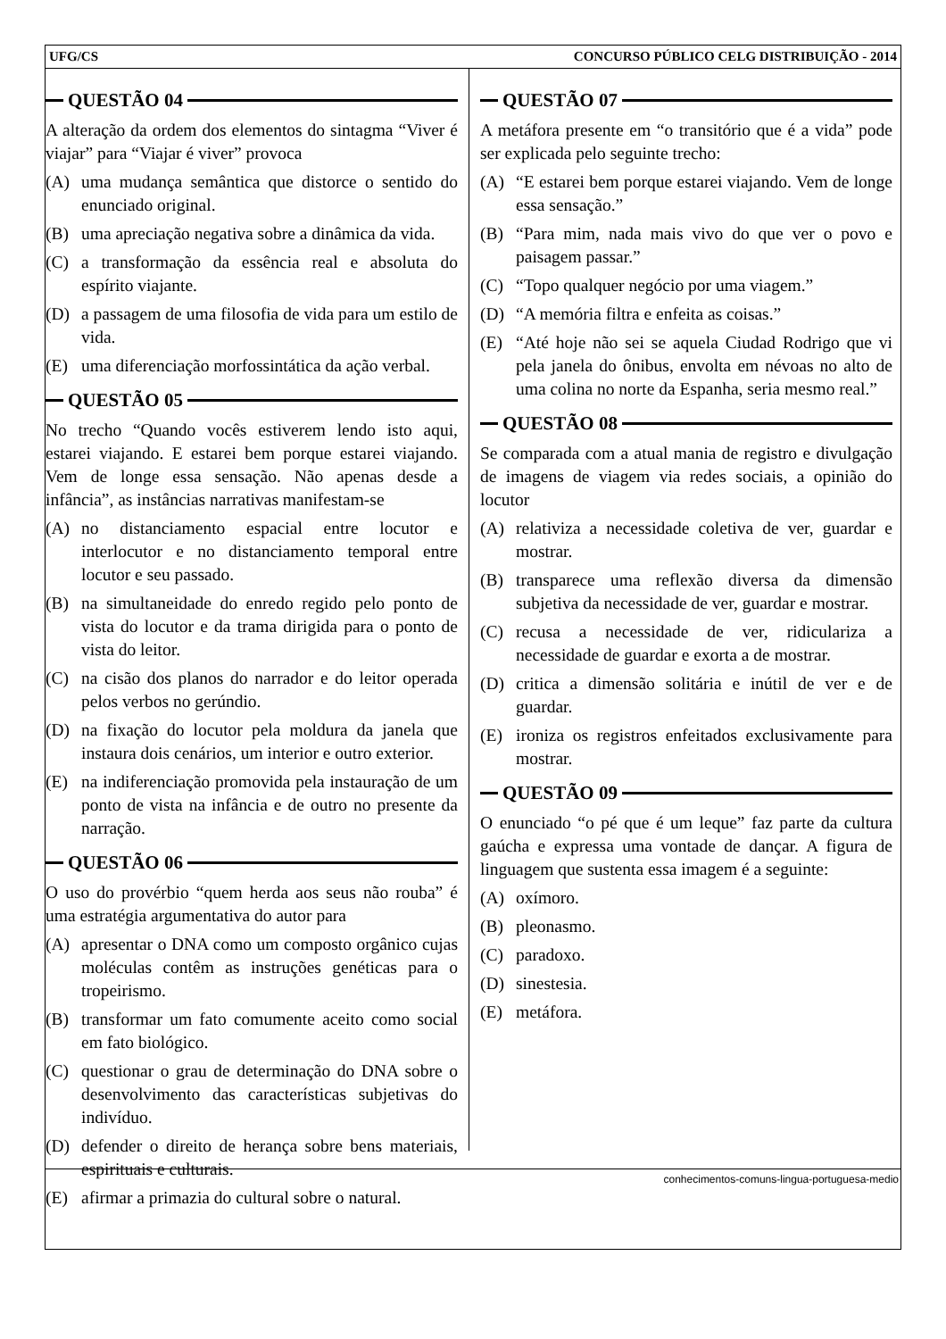UFG/CS CONCURSO PÚBLICO CELG DISTRIBUIÇÃO - 2014
QUESTÃO 04
A alteração da ordem dos elementos do sintagma “Viver é viajar” para “Viajar é viver” provoca
(A) uma mudança semântica que distorce o sentido do enunciado original.
(B) uma apreciação negativa sobre a dinâmica da vida.
(C) a transformação da essência real e absoluta do espírito viajante.
(D) a passagem de uma filosofia de vida para um estilo de vida.
(E) uma diferenciação morfossintática da ação verbal.
QUESTÃO 05
No trecho “Quando vocês estiverem lendo isto aqui, estarei viajando. E estarei bem porque estarei viajando. Vem de longe essa sensação. Não apenas desde a infância”, as instâncias narrativas manifestam-se
(A) no distanciamento espacial entre locutor e interlocutor e no distanciamento temporal entre locutor e seu passado.
(B) na simultaneidade do enredo regido pelo ponto de vista do locutor e da trama dirigida para o ponto de vista do leitor.
(C) na cisão dos planos do narrador e do leitor operada pelos verbos no gerúndio.
(D) na fixação do locutor pela moldura da janela que instaura dois cenários, um interior e outro exterior.
(E) na indiferenciação promovida pela instauração de um ponto de vista na infância e de outro no presente da narração.
QUESTÃO 06
O uso do provérbio “quem herda aos seus não rouba” é uma estratégia argumentativa do autor para
(A) apresentar o DNA como um composto orgânico cujas moléculas contêm as instruções genéticas para o tropeirismo.
(B) transformar um fato comumente aceito como social em fato biológico.
(C) questionar o grau de determinação do DNA sobre o desenvolvimento das características subjetivas do indivíduo.
(D) defender o direito de herança sobre bens materiais, espirituais e culturais.
(E) afirmar a primazia do cultural sobre o natural.
QUESTÃO 07
A metáfora presente em “o transitório que é a vida” pode ser explicada pelo seguinte trecho:
(A) “E estarei bem porque estarei viajando. Vem de longe essa sensação.”
(B) “Para mim, nada mais vivo do que ver o povo e paisagem passar.”
(C) “Topo qualquer negócio por uma viagem.”
(D) “A memória filtra e enfeita as coisas.”
(E) “Até hoje não sei se aquela Ciudad Rodrigo que vi pela janela do ônibus, envolta em névoas no alto de uma colina no norte da Espanha, seria mesmo real.”
QUESTÃO 08
Se comparada com a atual mania de registro e divulgação de imagens de viagem via redes sociais, a opinião do locutor
(A) relativiza a necessidade coletiva de ver, guardar e mostrar.
(B) transparece uma reflexão diversa da dimensão subjetiva da necessidade de ver, guardar e mostrar.
(C) recusa a necessidade de ver, ridiculariza a necessidade de guardar e exorta a de mostrar.
(D) critica a dimensão solitária e inútil de ver e de guardar.
(E) ironiza os registros enfeitados exclusivamente para mostrar.
QUESTÃO 09
O enunciado “o pé que é um leque” faz parte da cultura gaúcha e expressa uma vontade de dançar. A figura de linguagem que sustenta essa imagem é a seguinte:
(A) oxímoro.
(B) pleonasmo.
(C) paradoxo.
(D) sinestesia.
(E) metáfora.
conhecimentos-comuns-lingua-portuguesa-medio